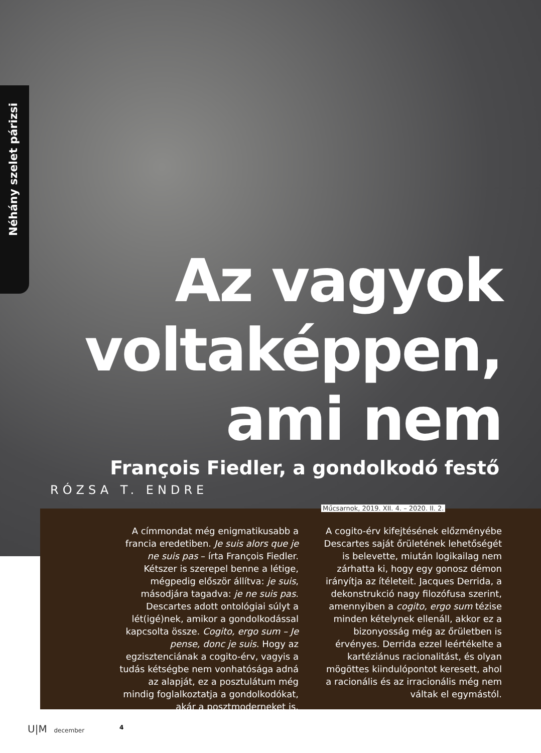Néhány szelet párizsi
Az vagyok voltaképpen, ami nem
François Fiedler, a gondolkodó festő
RÓZSA T. ENDRE
Műcsarnok, 2019. XII. 4. – 2020. II. 2.
A címmondat még enigmatikusabb a francia eredetiben. Je suis alors que je ne suis pas – írta François Fiedler. Kétszer is szerepel benne a létige, mégpedig először állítva: je suis, másodjára tagadva: je ne suis pas. Descartes adott ontológiai súlyt a lét(igé)nek, amikor a gondolkodással kapcsolta össze. Cogito, ergo sum – Je pense, donc je suis. Hogy az egzisztenciának a cogito-érv, vagyis a tudás kétségbe nem vonhatósága adná az alapját, ez a posztulátum még mindig foglalkoztatja a gondolkodókat, akár a posztmoderneket is.
A cogito-érv kifejtésének előzményébe Descartes saját őrületének lehetőségét is belevette, miután logikailag nem zárhatta ki, hogy egy gonosz démon irányítja az ítéleteit. Jacques Derrida, a dekonstrukció nagy filozófusa szerint, amennyiben a cogito, ergo sum tézise minden kételynek ellenáll, akkor ez a bizonyosság még az őrületben is érvényes. Derrida ezzel leértékelte a kartéziánus racionalitást, és olyan mögöttes kiindulópontot keresett, ahol a racionális és az irracionális még nem váltak el egymástól.
U|M december 4